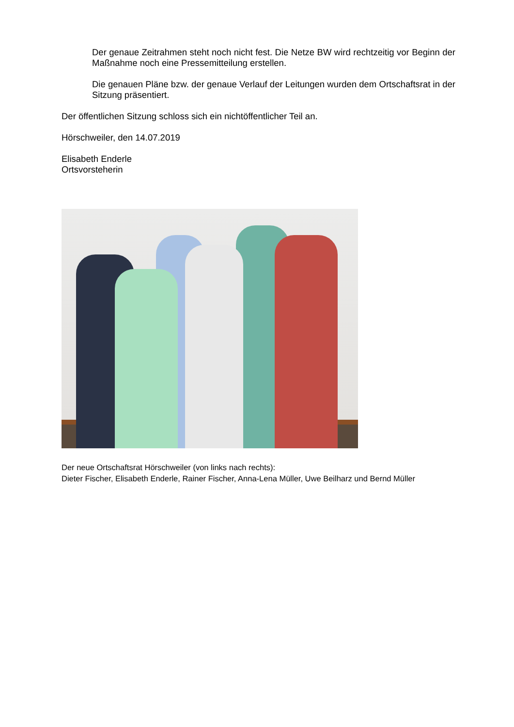Der genaue Zeitrahmen steht noch nicht fest. Die Netze BW wird rechtzeitig vor Beginn der Maßnahme noch eine Pressemitteilung erstellen.
Die genauen Pläne bzw. der genaue Verlauf der Leitungen wurden dem Ortschaftsrat in der Sitzung präsentiert.
Der öffentlichen Sitzung schloss sich ein nichtöffentlicher Teil an.
Hörschweiler, den 14.07.2019
Elisabeth Enderle
Ortsvorsteherin
Der neue Ortschaftsrat Hörschweiler (von links nach rechts):
Dieter Fischer, Elisabeth Enderle, Rainer Fischer, Anna-Lena Müller, Uwe Beilharz und Bernd Müller